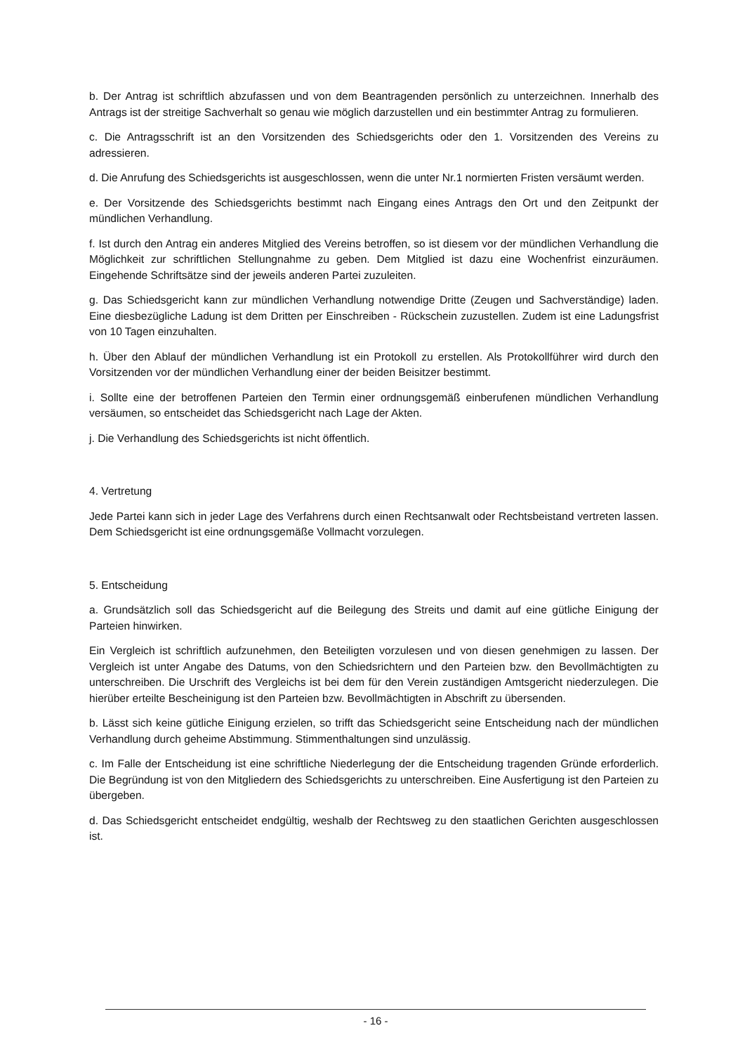b. Der Antrag ist schriftlich abzufassen und von dem Beantragenden persönlich zu unterzeichnen. Innerhalb des Antrags ist der streitige Sachverhalt so genau wie möglich darzustellen und ein bestimmter Antrag zu formulieren.
c. Die Antragsschrift ist an den Vorsitzenden des Schiedsgerichts oder den 1. Vorsitzenden des Vereins zu adressieren.
d. Die Anrufung des Schiedsgerichts ist ausgeschlossen, wenn die unter Nr.1 normierten Fristen versäumt werden.
e. Der Vorsitzende des Schiedsgerichts bestimmt nach Eingang eines Antrags den Ort und den Zeitpunkt der mündlichen Verhandlung.
f. Ist durch den Antrag ein anderes Mitglied des Vereins betroffen, so ist diesem vor der mündlichen Verhandlung die Möglichkeit zur schriftlichen Stellungnahme zu geben. Dem Mitglied ist dazu eine Wochenfrist einzuräumen. Eingehende Schriftsätze sind der jeweils anderen Partei zuzuleiten.
g. Das Schiedsgericht kann zur mündlichen Verhandlung notwendige Dritte (Zeugen und Sachverständige) laden. Eine diesbezügliche Ladung ist dem Dritten per Einschreiben - Rückschein zuzustellen. Zudem ist eine Ladungsfrist von 10 Tagen einzuhalten.
h. Über den Ablauf der mündlichen Verhandlung ist ein Protokoll zu erstellen. Als Protokollführer wird durch den Vorsitzenden vor der mündlichen Verhandlung einer der beiden Beisitzer bestimmt.
i. Sollte eine der betroffenen Parteien den Termin einer ordnungsgemäß einberufenen mündlichen Verhandlung versäumen, so entscheidet das Schiedsgericht nach Lage der Akten.
j. Die Verhandlung des Schiedsgerichts ist nicht öffentlich.
4. Vertretung
Jede Partei kann sich in jeder Lage des Verfahrens durch einen Rechtsanwalt oder Rechtsbeistand vertreten lassen. Dem Schiedsgericht ist eine ordnungsgemäße Vollmacht vorzulegen.
5. Entscheidung
a. Grundsätzlich soll das Schiedsgericht auf die Beilegung des Streits und damit auf eine gütliche Einigung der Parteien hinwirken.
Ein Vergleich ist schriftlich aufzunehmen, den Beteiligten vorzulesen und von diesen genehmigen zu lassen. Der Vergleich ist unter Angabe des Datums, von den Schiedsrichtern und den Parteien bzw. den Bevollmächtigten zu unterschreiben. Die Urschrift des Vergleichs ist bei dem für den Verein zuständigen Amtsgericht niederzulegen. Die hierüber erteilte Bescheinigung ist den Parteien bzw. Bevollmächtigten in Abschrift zu übersenden.
b. Lässt sich keine gütliche Einigung erzielen, so trifft das Schiedsgericht seine Entscheidung nach der mündlichen Verhandlung durch geheime Abstimmung. Stimmenthaltungen sind unzulässig.
c. Im Falle der Entscheidung ist eine schriftliche Niederlegung der die Entscheidung tragenden Gründe erforderlich. Die Begründung ist von den Mitgliedern des Schiedsgerichts zu unterschreiben. Eine Ausfertigung ist den Parteien zu übergeben.
d. Das Schiedsgericht entscheidet endgültig, weshalb der Rechtsweg zu den staatlichen Gerichten ausgeschlossen ist.
- 16 -